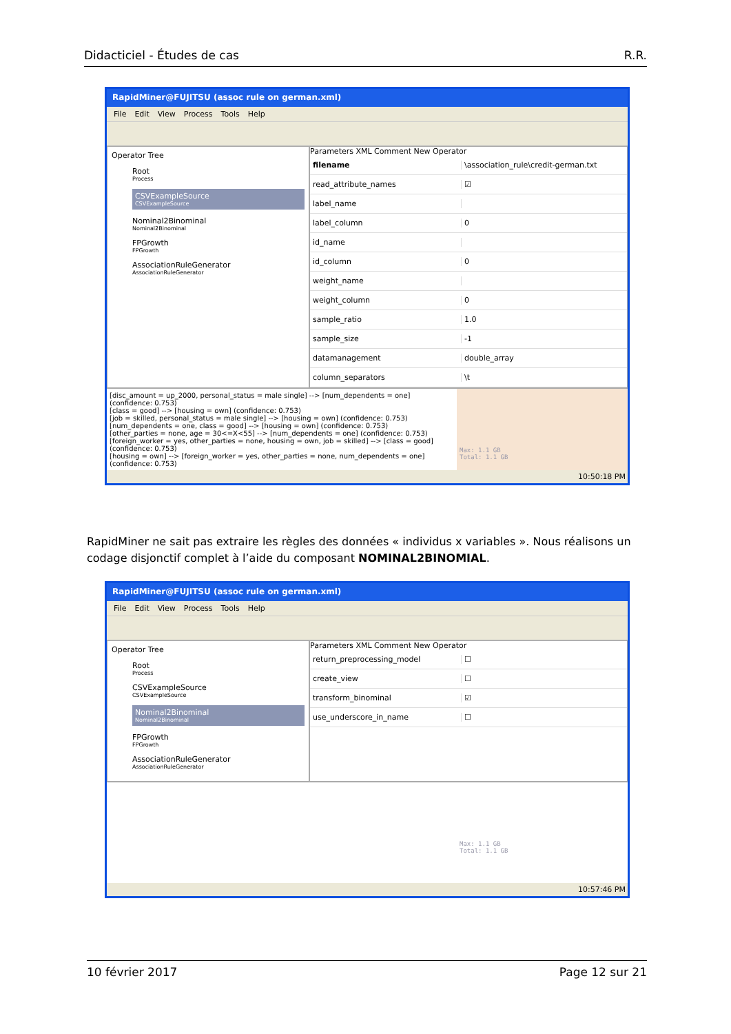Didacticiel - Études de cas R.R.
RapidMiner@FUJITSU (assoc rule on german.xml)
File Edit View Process Tools Help
Operator Tree
Root
Process
CSVExampleSource
CSVExampleSource
Nominal2Binominal
Nominal2Binominal
FPGrowth
FPGrowth
AssociationRuleGenerator
AssociationRuleGenerator
Parameters XML Comment New Operator
filename \association_rule\credit-german.txt
read_attribute_names ☑
label_name
label_column 0
id_name
id_column 0
weight_name
weight_column 0
sample_ratio 1.0
sample_size -1
datamanagement double_array
column_separators \t
[disc_amount = up_2000, personal_status = male single] --> [num_dependents = one]
(confidence: 0.753)
[class = good] --> [housing = own] (confidence: 0.753)
[job = skilled, personal_status = male single] --> [housing = own] (confidence: 0.753)
[num_dependents = one, class = good] --> [housing = own] (confidence: 0.753)
[other_parties = none, age = 30<=X<55] --> [num_dependents = one] (confidence: 0.753)
[foreign_worker = yes, other_parties = none, housing = own, job = skilled] --> [class = good]
(confidence: 0.753)
[housing = own] --> [foreign_worker = yes, other_parties = none, num_dependents = one]
(confidence: 0.753)
Max: 1.1 GB
Total: 1.1 GB
10:50:18 PM
RapidMiner ne sait pas extraire les règles des données « individus x variables ». Nous réalisons un codage disjonctif complet à l’aide du composant NOMINAL2BINOMIAL.
RapidMiner@FUJITSU (assoc rule on german.xml)
File Edit View Process Tools Help
Operator Tree
Root
Process
CSVExampleSource
CSVExampleSource
Nominal2Binominal
Nominal2Binominal
FPGrowth
FPGrowth
AssociationRuleGenerator
AssociationRuleGenerator
Parameters XML Comment New Operator
return_preprocessing_model ☐
create_view ☐
transform_binominal ☑
use_underscore_in_name ☐

Max: 1.1 GB
Total: 1.1 GB
10:57:46 PM
10 février 2017 Page 12 sur 21